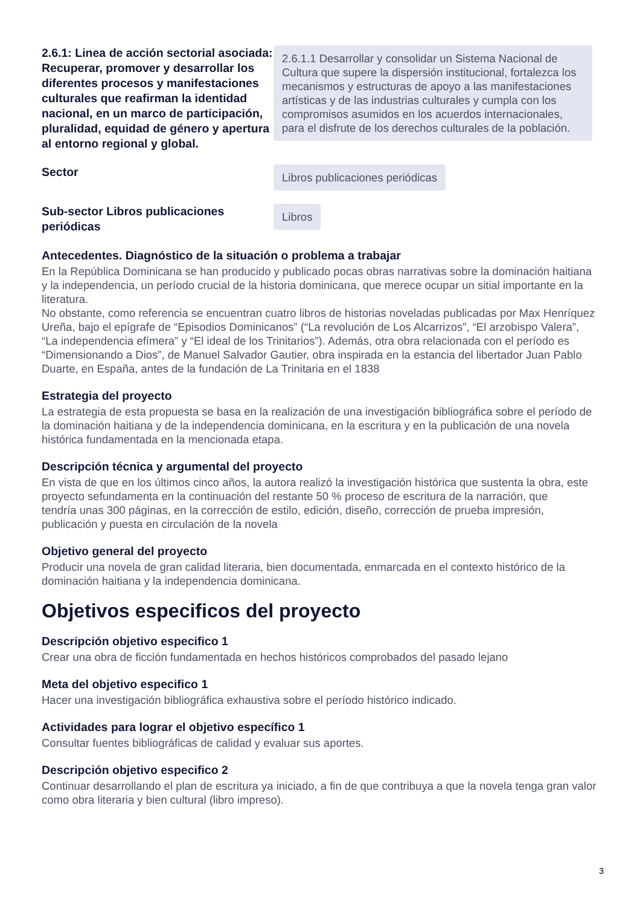2.6.1: Linea de acción sectorial asociada: Recuperar, promover y desarrollar los diferentes procesos y manifestaciones culturales que reafirman la identidad nacional, en un marco de participación, pluralidad, equidad de género y apertura al entorno regional y global.
2.6.1.1 Desarrollar y consolidar un Sistema Nacional de Cultura que supere la dispersión institucional, fortalezca los mecanismos y estructuras de apoyo a las manifestaciones artísticas y de las industrias culturales y cumpla con los compromisos asumidos en los acuerdos internacionales, para el disfrute de los derechos culturales de la población.
Sector
Libros publicaciones periódicas
Sub-sector Libros publicaciones periódicas
Libros
Antecedentes. Diagnóstico de la situación o problema a trabajar
En la República Dominicana se han producido y publicado pocas obras narrativas sobre la dominación haitiana y la independencia, un período crucial de la historia dominicana, que merece ocupar un sitial importante en la literatura.
No obstante, como referencia se encuentran cuatro libros de historias noveladas publicadas por Max Henríquez Ureña, bajo el epígrafe de “Episodios Dominicanos” (“La revolución de Los Alcarrizos”, “El arzobispo Valera”, “La independencia efímera” y “El ideal de los Trinitarios”). Además, otra obra relacionada con el período es “Dimensionando a Dios”, de Manuel Salvador Gautier, obra inspirada en la estancia del libertador Juan Pablo Duarte, en España, antes de la fundación de La Trinitaria en el 1838
Estrategia del proyecto
La estrategia de esta propuesta se basa en la realización de una investigación bibliográfica sobre el período de la dominación haitiana y de la independencia dominicana, en la escritura y en la publicación de una novela histórica fundamentada en la mencionada etapa.
Descripción técnica y argumental del proyecto
En vista de que en los últimos cinco años, la autora realizó la investigación histórica que sustenta la obra, este proyecto sefundamenta en la continuación del restante 50 % proceso de escritura de la narración, que
tendría unas 300 páginas, en la corrección de estilo, edición, diseño, corrección de prueba impresión, publicación y puesta en circulación de la novela
Objetivo general del proyecto
Producir una novela de gran calidad literaria, bien documentada, enmarcada en el contexto histórico de la dominación haitiana y la independencia dominicana.
Objetivos especificos del proyecto
Descripción objetivo especifico 1
Crear una obra de ficción fundamentada en hechos históricos comprobados del pasado lejano
Meta del objetivo especifico 1
Hacer una investigación bibliográfica exhaustiva sobre el período histórico indicado.
Actividades para lograr el objetivo específico 1
Consultar fuentes bibliográficas de calidad y evaluar sus aportes.
Descripción objetivo especifico 2
Continuar desarrollando el plan de escritura ya iniciado, a fin de que contribuya a que la novela tenga gran valor como obra literaria y bien cultural (libro impreso).
3